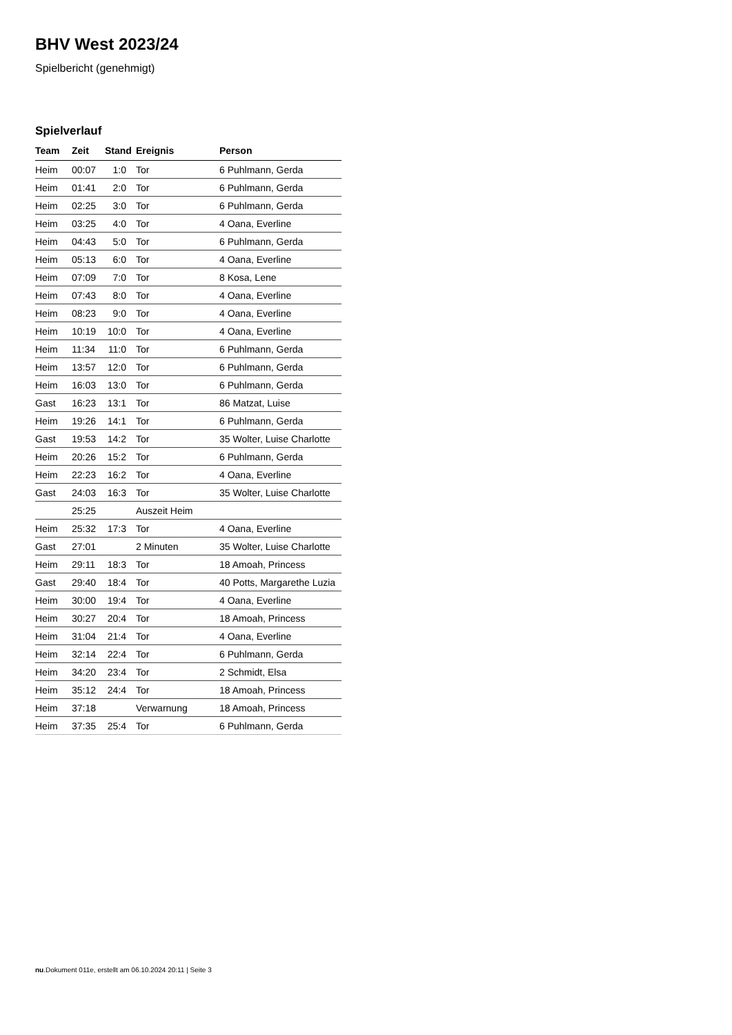BHV West 2023/24
Spielbericht (genehmigt)
Spielverlauf
| Team | Zeit | Stand | Ereignis | Person |
| --- | --- | --- | --- | --- |
| Heim | 00:07 | 1:0 | Tor | 6 Puhlmann, Gerda |
| Heim | 01:41 | 2:0 | Tor | 6 Puhlmann, Gerda |
| Heim | 02:25 | 3:0 | Tor | 6 Puhlmann, Gerda |
| Heim | 03:25 | 4:0 | Tor | 4 Oana, Everline |
| Heim | 04:43 | 5:0 | Tor | 6 Puhlmann, Gerda |
| Heim | 05:13 | 6:0 | Tor | 4 Oana, Everline |
| Heim | 07:09 | 7:0 | Tor | 8 Kosa, Lene |
| Heim | 07:43 | 8:0 | Tor | 4 Oana, Everline |
| Heim | 08:23 | 9:0 | Tor | 4 Oana, Everline |
| Heim | 10:19 | 10:0 | Tor | 4 Oana, Everline |
| Heim | 11:34 | 11:0 | Tor | 6 Puhlmann, Gerda |
| Heim | 13:57 | 12:0 | Tor | 6 Puhlmann, Gerda |
| Heim | 16:03 | 13:0 | Tor | 6 Puhlmann, Gerda |
| Gast | 16:23 | 13:1 | Tor | 86 Matzat, Luise |
| Heim | 19:26 | 14:1 | Tor | 6 Puhlmann, Gerda |
| Gast | 19:53 | 14:2 | Tor | 35 Wolter, Luise Charlotte |
| Heim | 20:26 | 15:2 | Tor | 6 Puhlmann, Gerda |
| Heim | 22:23 | 16:2 | Tor | 4 Oana, Everline |
| Gast | 24:03 | 16:3 | Tor | 35 Wolter, Luise Charlotte |
| | 25:25 | | Auszeit Heim | |
| Heim | 25:32 | 17:3 | Tor | 4 Oana, Everline |
| Gast | 27:01 | | 2 Minuten | 35 Wolter, Luise Charlotte |
| Heim | 29:11 | 18:3 | Tor | 18 Amoah, Princess |
| Gast | 29:40 | 18:4 | Tor | 40 Potts, Margarethe Luzia |
| Heim | 30:00 | 19:4 | Tor | 4 Oana, Everline |
| Heim | 30:27 | 20:4 | Tor | 18 Amoah, Princess |
| Heim | 31:04 | 21:4 | Tor | 4 Oana, Everline |
| Heim | 32:14 | 22:4 | Tor | 6 Puhlmann, Gerda |
| Heim | 34:20 | 23:4 | Tor | 2 Schmidt, Elsa |
| Heim | 35:12 | 24:4 | Tor | 18 Amoah, Princess |
| Heim | 37:18 | | Verwarnung | 18 Amoah, Princess |
| Heim | 37:35 | 25:4 | Tor | 6 Puhlmann, Gerda |
nu.Dokument 011e, erstellt am 06.10.2024 20:11 | Seite 3